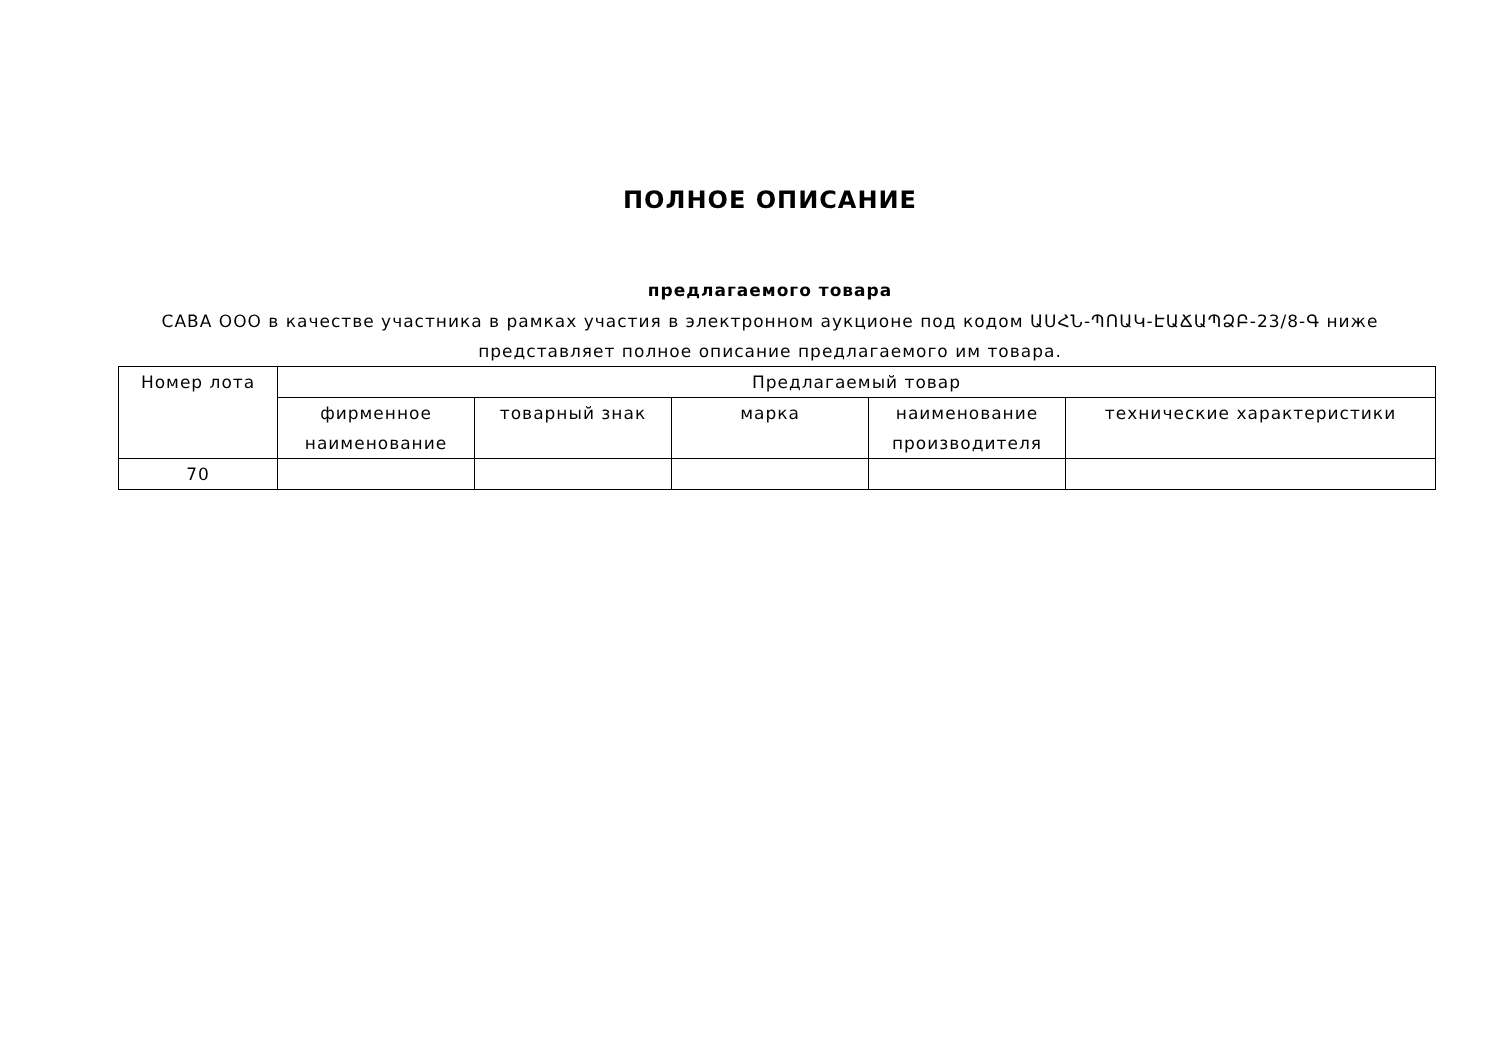ПОЛНОЕ ОПИСАНИЕ
предлагаемого товара
CABA ООО в качестве участника в рамках участия в электронном аукционе под кодом ԱՍՀՆ-ՊՈԱԿ-ԷԱՃԱՊՁԲ-23/8-Գ ниже представляет полное описание предлагаемого им товара.
| Номер лота | Предлагаемый товар | | | | |
| --- | --- | --- | --- | --- | --- |
| | фирменное наименование | товарный знак | марка | наименование производителя | технические характеристики |
| 70 | | | | | |